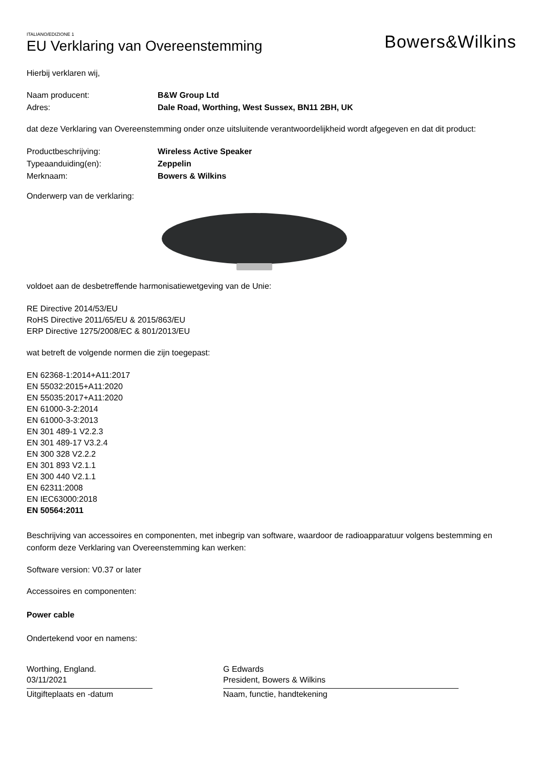ITALIANO/EDIZIONE 1
EU Verklaring van Overeenstemming
Bowers&Wilkins
Hierbij verklaren wij,
Naam producent: B&W Group Ltd
Adres: Dale Road, Worthing, West Sussex, BN11 2BH, UK
dat deze Verklaring van Overeenstemming onder onze uitsluitende verantwoordelijkheid wordt afgegeven en dat dit product:
Productbeschrijving: Wireless Active Speaker
Typeaanduiding(en): Zeppelin
Merknaam: Bowers & Wilkins
Onderwerp van de verklaring:
voldoet aan de desbetreffende harmonisatiewetgeving van de Unie:
RE Directive 2014/53/EU
RoHS Directive 2011/65/EU & 2015/863/EU
ERP Directive 1275/2008/EC & 801/2013/EU
wat betreft de volgende normen die zijn toegepast:
EN 62368-1:2014+A11:2017
EN 55032:2015+A11:2020
EN 55035:2017+A11:2020
EN 61000-3-2:2014
EN 61000-3-3:2013
EN 301 489-1 V2.2.3
EN 301 489-17 V3.2.4
EN 300 328 V2.2.2
EN 301 893 V2.1.1
EN 300 440 V2.1.1
EN 62311:2008
EN IEC63000:2018
EN 50564:2011
Beschrijving van accessoires en componenten, met inbegrip van software, waardoor de radioapparatuur volgens bestemming en conform deze Verklaring van Overeenstemming kan werken:
Software version: V0.37 or later
Accessoires en componenten:
Power cable
Ondertekend voor en namens:
Worthing, England.
03/11/2021
Uitgifteplaats en -datum
G Edwards
President, Bowers & Wilkins
Naam, functie, handtekening